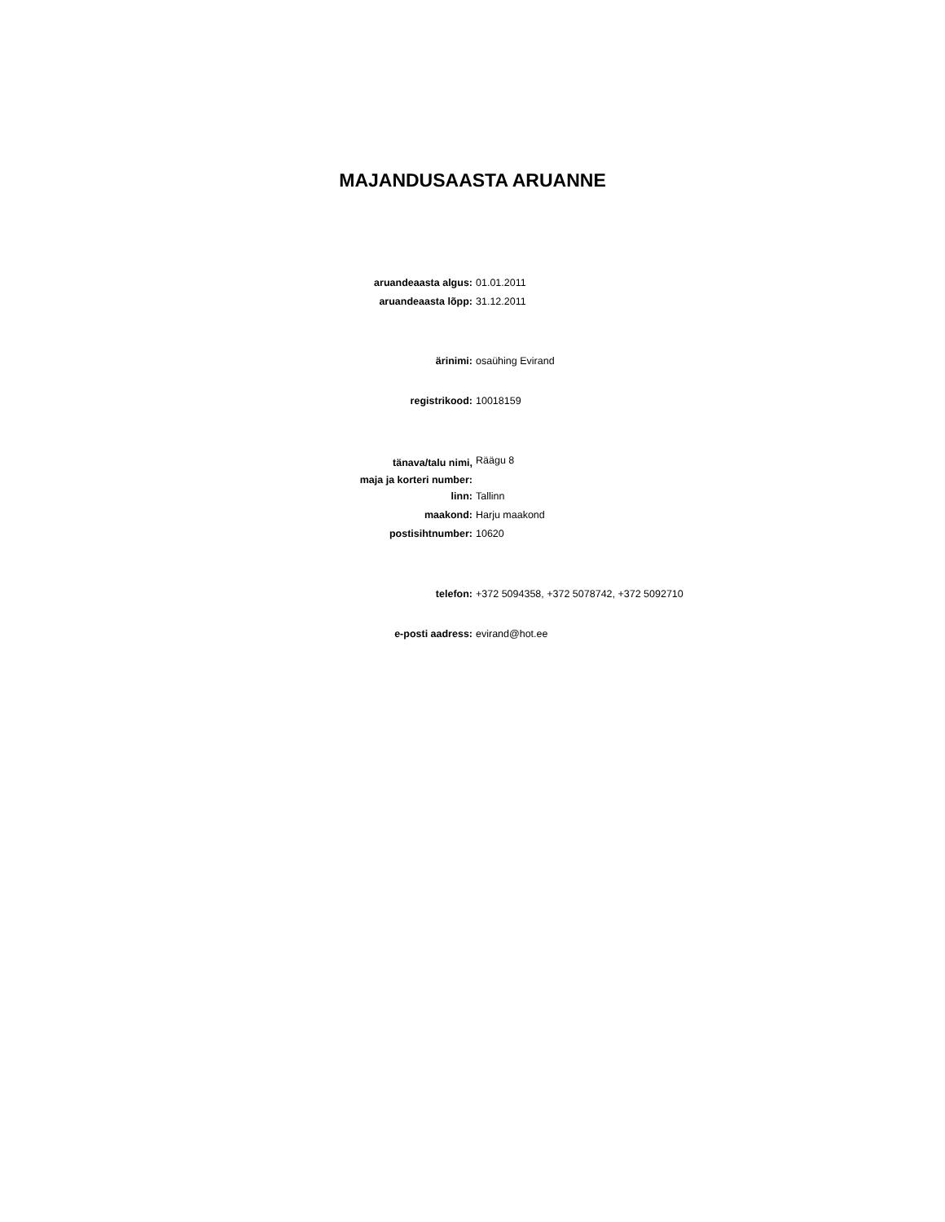MAJANDUSAASTA ARUANNE
| aruandeaasta algus: | 01.01.2011 |
| aruandeaasta lõpp: | 31.12.2011 |
| ärinimi: | osaühing Evirand |
| registrikood: | 10018159 |
| tänava/talu nimi, maja ja korteri number: | Räägu 8 |
| linn: | Tallinn |
| maakond: | Harju maakond |
| postisihtnumber: | 10620 |
| telefon: | +372 5094358, +372 5078742, +372 5092710 |
| e-posti aadress: | evirand@hot.ee |